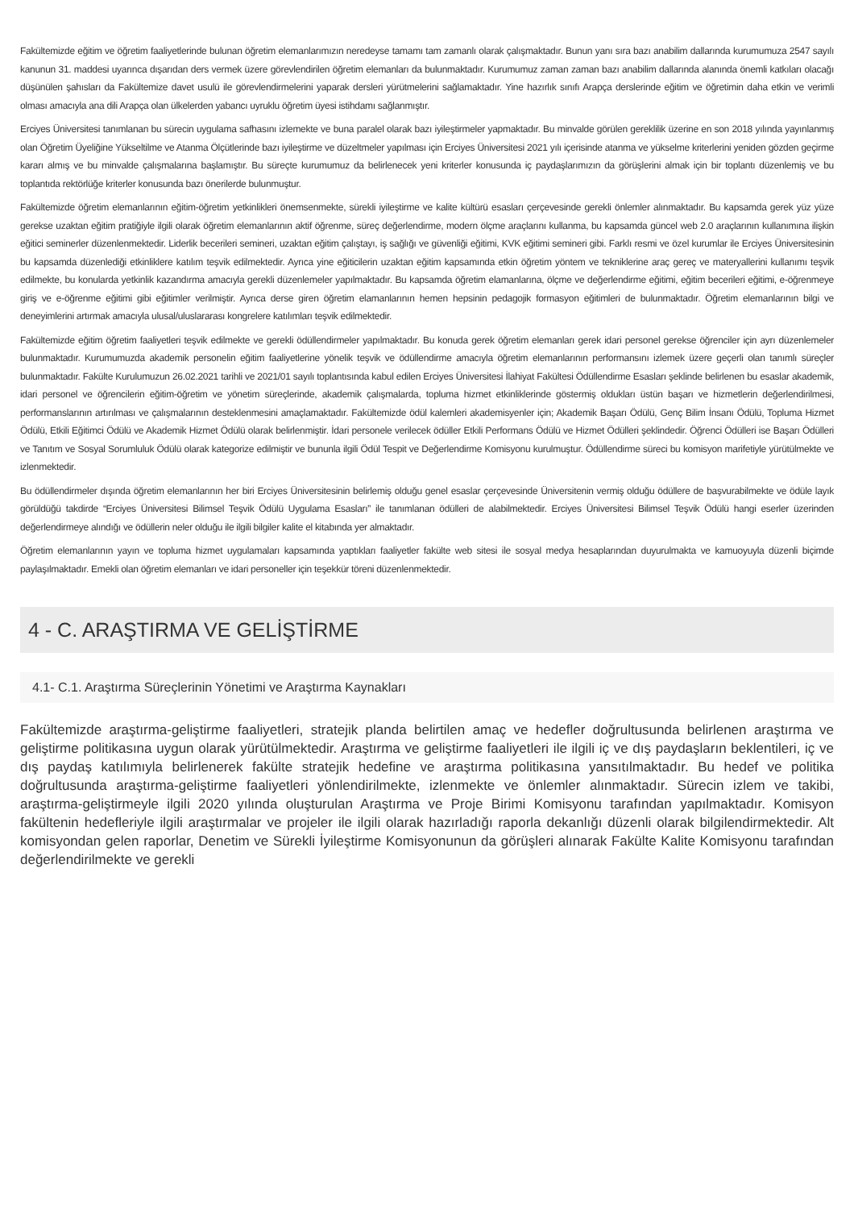Fakültemizde eğitim ve öğretim faaliyetlerinde bulunan öğretim elemanlarımızın neredeyse tamamı tam zamanlı olarak çalışmaktadır. Bunun yanı sıra bazı anabilim dallarında kurumumuza 2547 sayılı kanunun 31. maddesi uyarınca dışarıdan ders vermek üzere görevlendirilen öğretim elemanları da bulunmaktadır. Kurumumuz zaman zaman bazı anabilim dallarında alanında önemli katkıları olacağı düşünülen şahısları da Fakültemize davet usulü ile görevlendirmelerini yaparak dersleri yürütmelerini sağlamaktadır. Yine hazırlık sınıfı Arapça derslerinde eğitim ve öğretimin daha etkin ve verimli olması amacıyla ana dili Arapça olan ülkelerden yabancı uyruklu öğretim üyesi istihdamı sağlanmıştır.
Erciyes Üniversitesi tanımlanan bu sürecin uygulama safhasını izlemekte ve buna paralel olarak bazı iyileştirmeler yapmaktadır. Bu minvalde görülen gereklilik üzerine en son 2018 yılında yayınlanmış olan Öğretim Üyeliğine Yükseltilme ve Atanma Ölçütlerinde bazı iyileştirme ve düzeltmeler yapılması için Erciyes Üniversitesi 2021 yılı içerisinde atanma ve yükselme kriterlerini yeniden gözden geçirme kararı almış ve bu minvalde çalışmalarına başlamıştır. Bu süreçte kurumumuz da belirlenecek yeni kriterler konusunda iç paydaşlarımızın da görüşlerini almak için bir toplantı düzenlemiş ve bu toplantıda rektörlüğe kriterler konusunda bazı önerilerde bulunmuştur.
Fakültemizde öğretim elemanlarının eğitim-öğretim yetkinlikleri önemsenmekte, sürekli iyileştirme ve kalite kültürü esasları çerçevesinde gerekli önlemler alınmaktadır. Bu kapsamda gerek yüz yüze gerekse uzaktan eğitim pratiğiyle ilgili olarak öğretim elemanlarının aktif öğrenme, süreç değerlendirme, modern ölçme araçlarını kullanma, bu kapsamda güncel web 2.0 araçlarının kullanımına ilişkin eğitici seminerler düzenlenmektedir. Liderlik becerileri semineri, uzaktan eğitim çalıştayı, iş sağlığı ve güvenliği eğitimi, KVK eğitimi semineri gibi. Farklı resmi ve özel kurumlar ile Erciyes Üniversitesinin bu kapsamda düzenlediği etkinliklere katılım teşvik edilmektedir. Ayrıca yine eğiticilerin uzaktan eğitim kapsamında etkin öğretim yöntem ve tekniklerine araç gereç ve materyallerini kullanımı teşvik edilmekte, bu konularda yetkinlik kazandırma amacıyla gerekli düzenlemeler yapılmaktadır. Bu kapsamda öğretim elamanlarına, ölçme ve değerlendirme eğitimi, eğitim becerileri eğitimi, e-öğrenmeye giriş ve e-öğrenme eğitimi gibi eğitimler verilmiştir. Ayrıca derse giren öğretim elamanlarının hemen hepsinin pedagojik formasyon eğitimleri de bulunmaktadır. Öğretim elemanlarının bilgi ve deneyimlerini artırmak amacıyla ulusal/uluslararası kongrelere katılımları teşvik edilmektedir.
Fakültemizde eğitim öğretim faaliyetleri teşvik edilmekte ve gerekli ödüllendirmeler yapılmaktadır. Bu konuda gerek öğretim elemanları gerek idari personel gerekse öğrenciler için ayrı düzenlemeler bulunmaktadır. Kurumumuzda akademik personelin eğitim faaliyetlerine yönelik teşvik ve ödüllendirme amacıyla öğretim elemanlarının performansını izlemek üzere geçerli olan tanımlı süreçler bulunmaktadır. Fakülte Kurulumuzun 26.02.2021 tarihli ve 2021/01 sayılı toplantısında kabul edilen Erciyes Üniversitesi İlahiyat Fakültesi Ödüllendirme Esasları şeklinde belirlenen bu esaslar akademik, idari personel ve öğrencilerin eğitim-öğretim ve yönetim süreçlerinde, akademik çalışmalarda, topluma hizmet etkinliklerinde göstermiş oldukları üstün başarı ve hizmetlerin değerlendirilmesi, performanslarının artırılması ve çalışmalarının desteklenmesini amaçlamaktadır. Fakültemizde ödül kalemleri akademisyenler için; Akademik Başarı Ödülü, Genç Bilim İnsanı Ödülü, Topluma Hizmet Ödülü, Etkili Eğitimci Ödülü ve Akademik Hizmet Ödülü olarak belirlenmiştir. İdari personele verilecek ödüller Etkili Performans Ödülü ve Hizmet Ödülleri şeklindedir. Öğrenci Ödülleri ise Başarı Ödülleri ve Tanıtım ve Sosyal Sorumluluk Ödülü olarak kategorize edilmiştir ve bununla ilgili Ödül Tespit ve Değerlendirme Komisyonu kurulmuştur. Ödüllendirme süreci bu komisyon marifetiyle yürütülmekte ve izlenmektedir.
Bu ödüllendirmeler dışında öğretim elemanlarının her biri Erciyes Üniversitesinin belirlemiş olduğu genel esaslar çerçevesinde Üniversitenin vermiş olduğu ödüllere de başvurabilmekte ve ödüle layık görüldüğü takdirde “Erciyes Üniversitesi Bilimsel Teşvik Ödülü Uygulama Esasları” ile tanımlanan ödülleri de alabilmektedir. Erciyes Üniversitesi Bilimsel Teşvik Ödülü hangi eserler üzerinden değerlendirmeye alındığı ve ödüllerin neler olduğu ile ilgili bilgiler kalite el kitabında yer almaktadır.
Öğretim elemanlarının yayın ve topluma hizmet uygulamaları kapsamında yaptıkları faaliyetler fakülte web sitesi ile sosyal medya hesaplarından duyurulmakta ve kamuoyuyla düzenli biçimde paylaşılmaktadır. Emekli olan öğretim elemanları ve idari personeller için teşekkür töreni düzenlenmektedir.
4 - C. ARAŞTIRMA VE GELİŞTİRME
4.1- C.1. Araştırma Süreçlerinin Yönetimi ve Araştırma Kaynakları
Fakültemizde araştırma-geliştirme faaliyetleri, stratejik planda belirtilen amaç ve hedefler doğrultusunda belirlenen araştırma ve geliştirme politikasına uygun olarak yürütülmektedir. Araştırma ve geliştirme faaliyetleri ile ilgili iç ve dış paydaşların beklentileri, iç ve dış paydaş katılımıyla belirlenerek fakülte stratejik hedefine ve araştırma politikasına yansıtılmaktadır. Bu hedef ve politika doğrultusunda araştırma-geliştirme faaliyetleri yönlendirilmekte, izlenmekte ve önlemler alınmaktadır. Sürecin izlem ve takibi, araştırma-geliştirmeyle ilgili 2020 yılında oluşturulan Araştırma ve Proje Birimi Komisyonu tarafından yapılmaktadır. Komisyon fakültenin hedefleriyle ilgili araştırmalar ve projeler ile ilgili olarak hazırladığı raporla dekanlığı düzenli olarak bilgilendirmektedir. Alt komisyondan gelen raporlar, Denetim ve Sürekli İyileştirme Komisyonunun da görüşleri alınarak Fakülte Kalite Komisyonu tarafından değerlendirilmekte ve gerekli